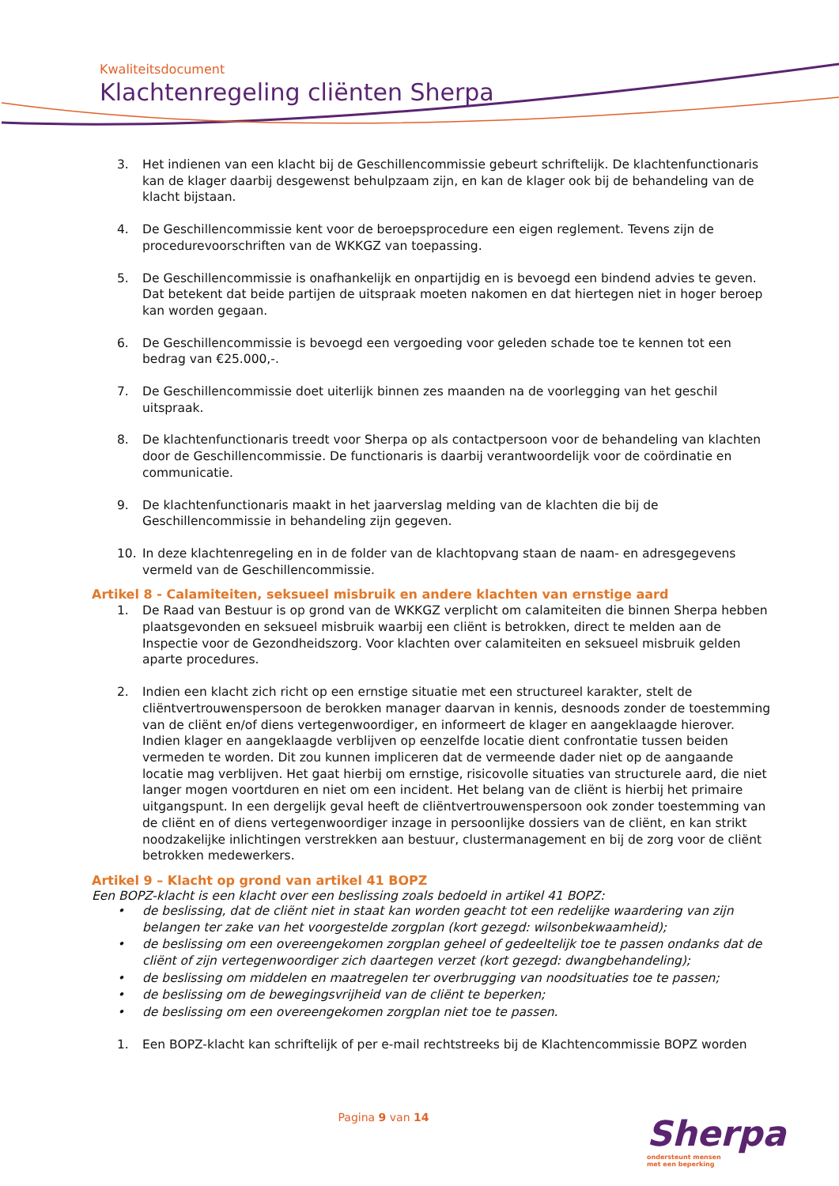Kwaliteitsdocument
Klachtenregeling cliënten Sherpa
3. Het indienen van een klacht bij de Geschillencommissie gebeurt schriftelijk. De klachtenfunctionaris kan de klager daarbij desgewenst behulpzaam zijn, en kan de klager ook bij de behandeling van de klacht bijstaan.
4. De Geschillencommissie kent voor de beroepsprocedure een eigen reglement. Tevens zijn de procedurevoorschriften van de WKKGZ van toepassing.
5. De Geschillencommissie is onafhankelijk en onpartijdig en is bevoegd een bindend advies te geven. Dat betekent dat beide partijen de uitspraak moeten nakomen en dat hiertegen niet in hoger beroep kan worden gegaan.
6. De Geschillencommissie is bevoegd een vergoeding voor geleden schade toe te kennen tot een bedrag van €25.000,-.
7. De Geschillencommissie doet uiterlijk binnen zes maanden na de voorlegging van het geschil uitspraak.
8. De klachtenfunctionaris treedt voor Sherpa op als contactpersoon voor de behandeling van klachten door de Geschillencommissie. De functionaris is daarbij verantwoordelijk voor de coördinatie en communicatie.
9. De klachtenfunctionaris maakt in het jaarverslag melding van de klachten die bij de Geschillencommissie in behandeling zijn gegeven.
10. In deze klachtenregeling en in de folder van de klachtopvang staan de naam- en adresgegevens vermeld van de Geschillencommissie.
Artikel 8 - Calamiteiten, seksueel misbruik en andere klachten van ernstige aard
1. De Raad van Bestuur is op grond van de WKKGZ verplicht om calamiteiten die binnen Sherpa hebben plaatsgevonden en seksueel misbruik waarbij een cliënt is betrokken, direct te melden aan de Inspectie voor de Gezondheidszorg. Voor klachten over calamiteiten en seksueel misbruik gelden aparte procedures.
2. Indien een klacht zich richt op een ernstige situatie met een structureel karakter, stelt de cliëntvertrouwenspersoon de berokken manager daarvan in kennis, desnoods zonder de toestemming van de cliënt en/of diens vertegenwoordiger, en informeert de klager en aangeklaagde hierover. Indien klager en aangeklaagde verblijven op eenzelfde locatie dient confrontatie tussen beiden vermeden te worden. Dit zou kunnen impliceren dat de vermeende dader niet op de aangaande locatie mag verblijven. Het gaat hierbij om ernstige, risicovolle situaties van structurele aard, die niet langer mogen voortduren en niet om een incident. Het belang van de cliënt is hierbij het primaire uitgangspunt. In een dergelijk geval heeft de cliëntvertrouwenspersoon ook zonder toestemming van de cliënt en of diens vertegenwoordiger inzage in persoonlijke dossiers van de cliënt, en kan strikt noodzakelijke inlichtingen verstrekken aan bestuur, clustermanagement en bij de zorg voor de cliënt betrokken medewerkers.
Artikel 9 – Klacht op grond van artikel 41 BOPZ
Een BOPZ-klacht is een klacht over een beslissing zoals bedoeld in artikel 41 BOPZ:
• de beslissing, dat de cliënt niet in staat kan worden geacht tot een redelijke waardering van zijn belangen ter zake van het voorgestelde zorgplan (kort gezegd: wilsonbekwaamheid);
• de beslissing om een overeengekomen zorgplan geheel of gedeeltelijk toe te passen ondanks dat de cliënt of zijn vertegenwoordiger zich daartegen verzet (kort gezegd: dwangbehandeling);
• de beslissing om middelen en maatregelen ter overbrugging van noodsituaties toe te passen;
• de beslissing om de bewegingsvrijheid van de cliënt te beperken;
• de beslissing om een overeengekomen zorgplan niet toe te passen.
1. Een BOPZ-klacht kan schriftelijk of per e-mail rechtstreeks bij de Klachtencommissie BOPZ worden
Pagina 9 van 14
Sherpa
ondersteunt mensen
met een beperking